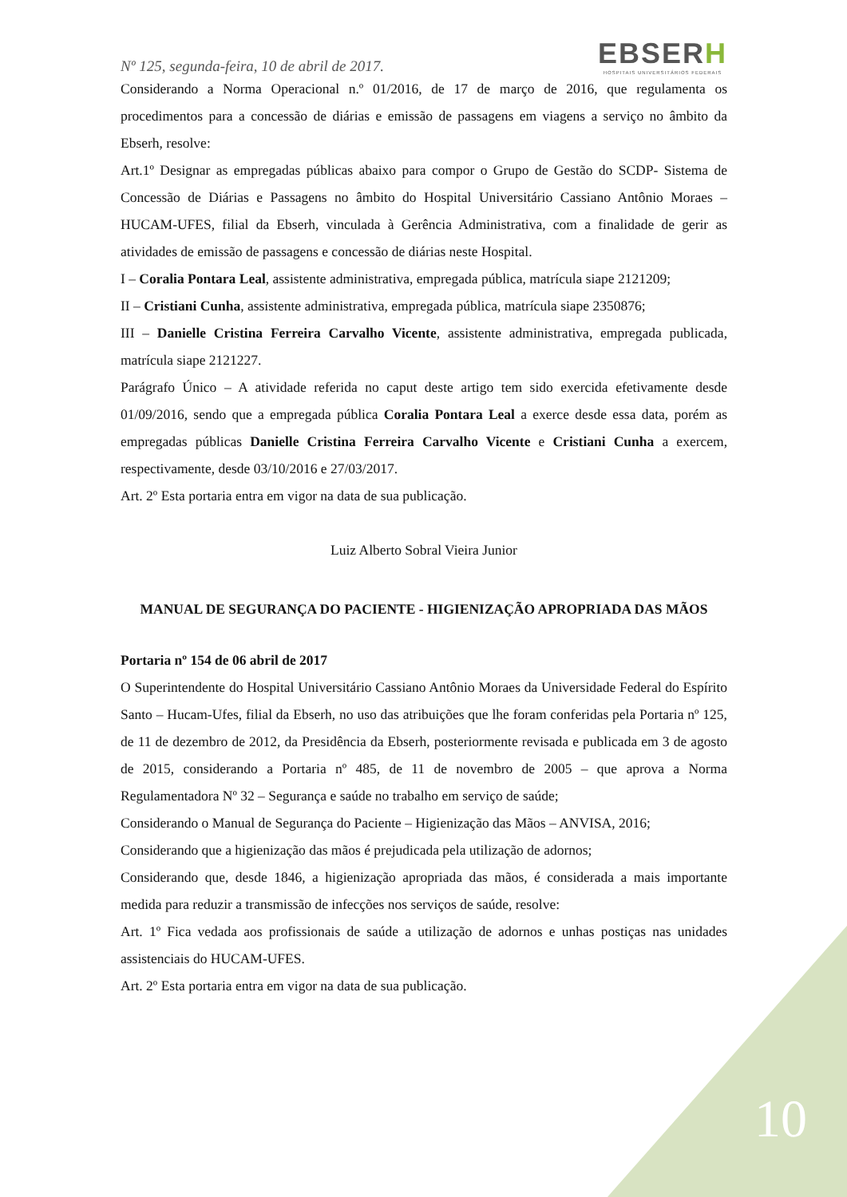Nº 125, segunda-feira, 10 de abril de 2017.
EBSERH
HOSPITAIS UNIVERSITÁRIOS FEDERAIS
Considerando a Norma Operacional n.º 01/2016, de 17 de março de 2016, que regulamenta os procedimentos para a concessão de diárias e emissão de passagens em viagens a serviço no âmbito da Ebserh, resolve:
Art.1º Designar as empregadas públicas abaixo para compor o Grupo de Gestão do SCDP- Sistema de Concessão de Diárias e Passagens no âmbito do Hospital Universitário Cassiano Antônio Moraes – HUCAM-UFES, filial da Ebserh, vinculada à Gerência Administrativa, com a finalidade de gerir as atividades de emissão de passagens e concessão de diárias neste Hospital.
I – Coralia Pontara Leal, assistente administrativa, empregada pública, matrícula siape 2121209;
II – Cristiani Cunha, assistente administrativa, empregada pública, matrícula siape 2350876;
III – Danielle Cristina Ferreira Carvalho Vicente, assistente administrativa, empregada publicada, matrícula siape 2121227.
Parágrafo Único – A atividade referida no caput deste artigo tem sido exercida efetivamente desde 01/09/2016, sendo que a empregada pública Coralia Pontara Leal a exerce desde essa data, porém as empregadas públicas Danielle Cristina Ferreira Carvalho Vicente e Cristiani Cunha a exercem, respectivamente, desde 03/10/2016 e 27/03/2017.
Art. 2º Esta portaria entra em vigor na data de sua publicação.
Luiz Alberto Sobral Vieira Junior
MANUAL DE SEGURANÇA DO PACIENTE - HIGIENIZAÇÃO APROPRIADA DAS MÃOS
Portaria nº 154 de 06 abril de 2017
O Superintendente do Hospital Universitário Cassiano Antônio Moraes da Universidade Federal do Espírito Santo – Hucam-Ufes, filial da Ebserh, no uso das atribuições que lhe foram conferidas pela Portaria nº 125, de 11 de dezembro de 2012, da Presidência da Ebserh, posteriormente revisada e publicada em 3 de agosto de 2015, considerando a Portaria nº 485, de 11 de novembro de 2005 – que aprova a Norma Regulamentadora Nº 32 – Segurança e saúde no trabalho em serviço de saúde;
Considerando o Manual de Segurança do Paciente – Higienização das Mãos – ANVISA, 2016;
Considerando que a higienização das mãos é prejudicada pela utilização de adornos;
Considerando que, desde 1846, a higienização apropriada das mãos, é considerada a mais importante medida para reduzir a transmissão de infecções nos serviços de saúde, resolve:
Art. 1º Fica vedada aos profissionais de saúde a utilização de adornos e unhas postiças nas unidades assistenciais do HUCAM-UFES.
Art. 2º Esta portaria entra em vigor na data de sua publicação.
10